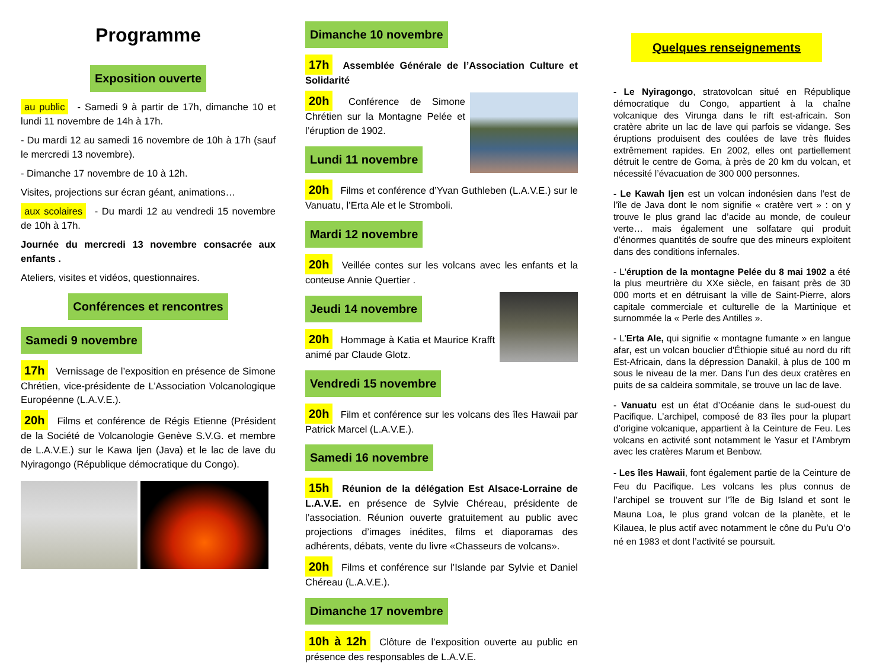Programme
Exposition ouverte
au public - Samedi 9 à partir de 17h, dimanche 10 et lundi 11 novembre de 14h à 17h.
- Du mardi 12 au samedi 16 novembre de 10h à 17h (sauf le mercredi 13 novembre).
- Dimanche 17 novembre de 10 à 12h.
Visites, projections sur écran géant, animations…
aux scolaires - Du mardi 12 au vendredi 15 novembre de 10h à 17h.
Journée du mercredi 13 novembre consacrée aux enfants .
Ateliers, visites et vidéos, questionnaires.
Conférences et rencontres
Samedi 9 novembre
17h Vernissage de l’exposition en présence de Simone Chrétien, vice-présidente de L’Association Volcanologique Européenne (L.A.V.E.).
20h Films et conférence de Régis Etienne (Président de la Société de Volcanologie Genève S.V.G. et membre de L.A.V.E.) sur le Kawa Ijen (Java) et le lac de lave du Nyiragongo (République démocratique du Congo).
Dimanche 10 novembre
17h Assemblée Générale de l’Association Culture et Solidarité
20h Conférence de Simone Chrétien sur la Montagne Pelée et l’éruption de 1902.
Lundi 11 novembre
20h Films et conférence d’Yvan Guthleben (L.A.V.E.) sur le Vanuatu, l’Erta Ale et le Stromboli.
Mardi 12 novembre
20h Veillée contes sur les volcans avec les enfants et la conteuse Annie Quertier .
Jeudi 14 novembre
20h Hommage à Katia et Maurice Krafft animé par Claude Glotz.
Vendredi 15 novembre
20h Film et conférence sur les volcans des îles Hawaii par Patrick Marcel (L.A.V.E.).
Samedi 16 novembre
15h Réunion de la délégation Est Alsace-Lorraine de L.A.V.E. en présence de Sylvie Chéreau, présidente de l’association. Réunion ouverte gratuitement au public avec projections d’images inédites, films et diaporamas des adhérents, débats, vente du livre «Chasseurs de volcans».
20h Films et conférence sur l’Islande par Sylvie et Daniel Chéreau (L.A.V.E.).
Dimanche 17 novembre
10h à 12h Clôture de l’exposition ouverte au public en présence des responsables de L.A.V.E.
Quelques renseignements
- Le Nyiragongo, stratovolcan situé en République démocratique du Congo, appartient à la chaîne volcanique des Virunga dans le rift est-africain. Son cratère abrite un lac de lave qui parfois se vidange. Ses éruptions produisent des coulées de lave très fluides extrêmement rapides. En 2002, elles ont partiellement détruit le centre de Goma, à près de 20 km du volcan, et nécessité l’évacuation de 300 000 personnes.
- Le Kawah Ijen est un volcan indonésien dans l'est de l'île de Java dont le nom signifie « cratère vert » : on y trouve le plus grand lac d’acide au monde, de couleur verte… mais également une solfatare qui produit d’énormes quantités de soufre que des mineurs exploitent dans des conditions infernales.
- L'éruption de la montagne Pelée du 8 mai 1902 a été la plus meurtrière du XXe siècle, en faisant près de 30 000 morts et en détruisant la ville de Saint-Pierre, alors capitale commerciale et culturelle de la Martinique et surnommée la « Perle des Antilles ».
- L'Erta Ale, qui signifie « montagne fumante » en langue afar, est un volcan bouclier d'Éthiopie situé au nord du rift Est-Africain, dans la dépression Danakil, à plus de 100 m sous le niveau de la mer. Dans l’un des deux cratères en puits de sa caldeira sommitale, se trouve un lac de lave.
- Vanuatu est un état d’Océanie dans le sud-ouest du Pacifique. L’archipel, composé de 83 îles pour la plupart d’origine volcanique, appartient à la Ceinture de Feu. Les volcans en activité sont notamment le Yasur et l’Ambrym avec les cratères Marum et Benbow.
- Les îles Hawaii, font également partie de la Ceinture de Feu du Pacifique. Les volcans les plus connus de l’archipel se trouvent sur l’île de Big Island et sont le Mauna Loa, le plus grand volcan de la planète, et le Kilauea, le plus actif avec notamment le cône du Pu’u O’o né en 1983 et dont l’activité se poursuit.